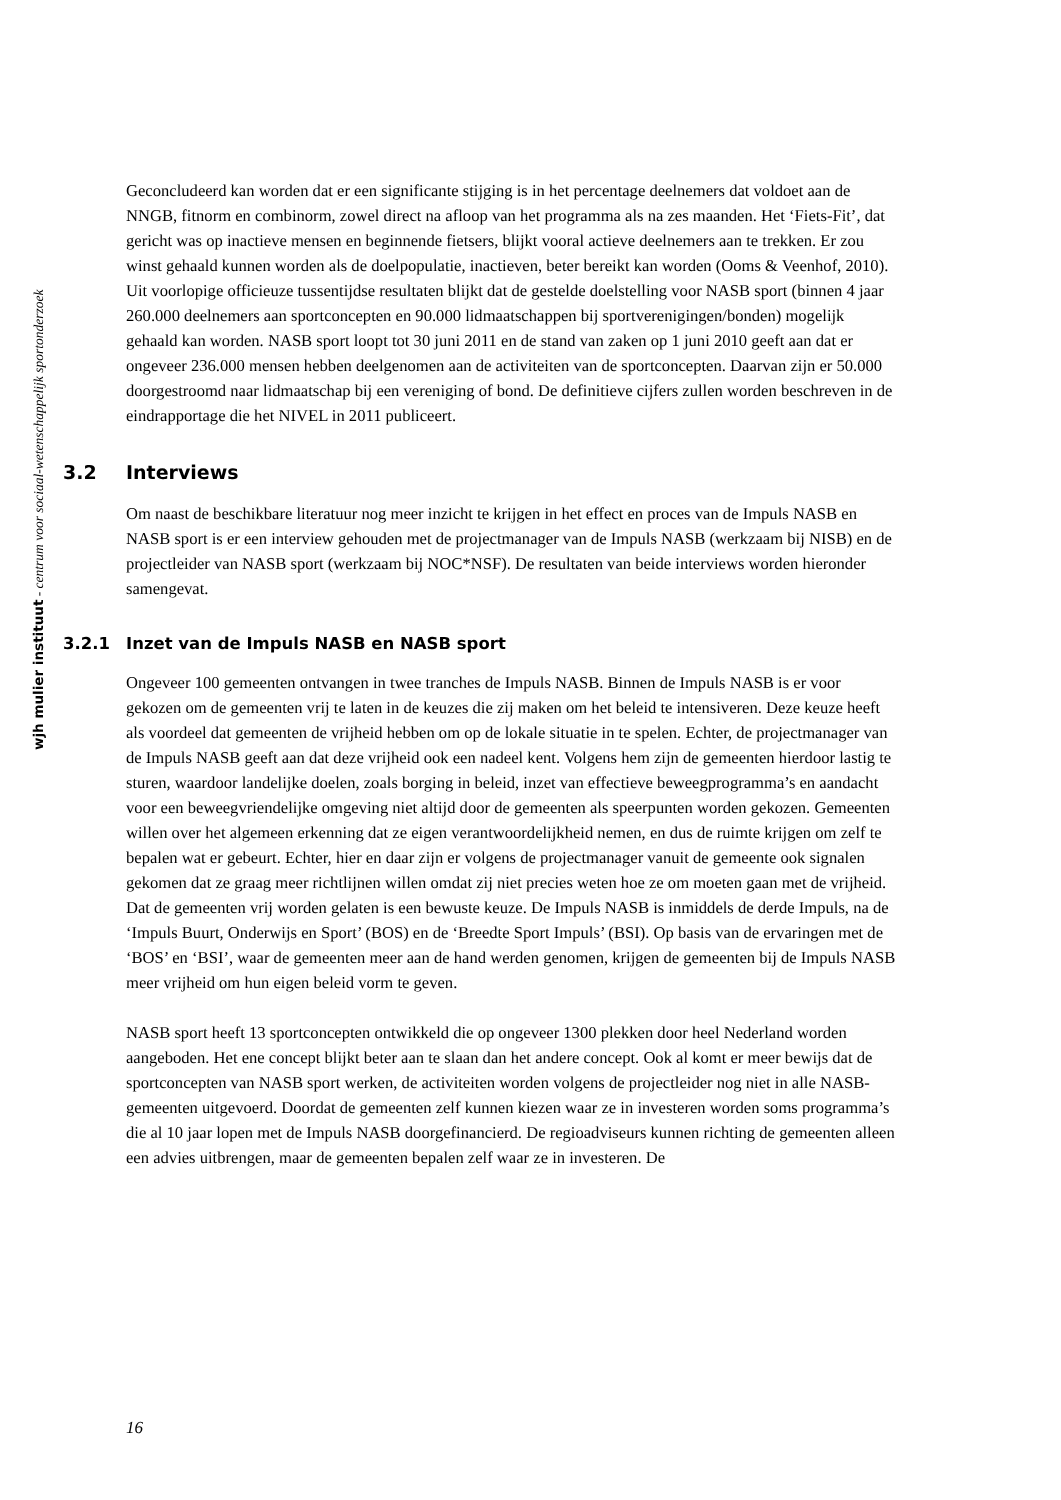wjh mulier instituut - centrum voor sociaal-wetenschappelijk sportonderzoek
Geconcludeerd kan worden dat er een significante stijging is in het percentage deelnemers dat voldoet aan de NNGB, fitnorm en combinorm, zowel direct na afloop van het programma als na zes maanden. Het ‘Fiets-Fit’, dat gericht was op inactieve mensen en beginnende fietsers, blijkt vooral actieve deelnemers aan te trekken. Er zou winst gehaald kunnen worden als de doelpopulatie, inactieven, beter bereikt kan worden (Ooms & Veenhof, 2010).
Uit voorlopige officieuze tussentijdse resultaten blijkt dat de gestelde doelstelling voor NASB sport (binnen 4 jaar 260.000 deelnemers aan sportconcepten en 90.000 lidmaatschappen bij sportverenigingen/bonden) mogelijk gehaald kan worden. NASB sport loopt tot 30 juni 2011 en de stand van zaken op 1 juni 2010 geeft aan dat er ongeveer 236.000 mensen hebben deelgenomen aan de activiteiten van de sportconcepten. Daarvan zijn er 50.000 doorgestroomd naar lidmaatschap bij een vereniging of bond. De definitieve cijfers zullen worden beschreven in de eindrapportage die het NIVEL in 2011 publiceert.
3.2 Interviews
Om naast de beschikbare literatuur nog meer inzicht te krijgen in het effect en proces van de Impuls NASB en NASB sport is er een interview gehouden met de projectmanager van de Impuls NASB (werkzaam bij NISB) en de projectleider van NASB sport (werkzaam bij NOC*NSF). De resultaten van beide interviews worden hieronder samengevat.
3.2.1 Inzet van de Impuls NASB en NASB sport
Ongeveer 100 gemeenten ontvangen in twee tranches de Impuls NASB. Binnen de Impuls NASB is er voor gekozen om de gemeenten vrij te laten in de keuzes die zij maken om het beleid te intensiveren. Deze keuze heeft als voordeel dat gemeenten de vrijheid hebben om op de lokale situatie in te spelen. Echter, de projectmanager van de Impuls NASB geeft aan dat deze vrijheid ook een nadeel kent. Volgens hem zijn de gemeenten hierdoor lastig te sturen, waardoor landelijke doelen, zoals borging in beleid, inzet van effectieve beweegprogramma’s en aandacht voor een beweegvriendelijke omgeving niet altijd door de gemeenten als speerpunten worden gekozen. Gemeenten willen over het algemeen erkenning dat ze eigen verantwoordelijkheid nemen, en dus de ruimte krijgen om zelf te bepalen wat er gebeurt. Echter, hier en daar zijn er volgens de projectmanager vanuit de gemeente ook signalen gekomen dat ze graag meer richtlijnen willen omdat zij niet precies weten hoe ze om moeten gaan met de vrijheid.
Dat de gemeenten vrij worden gelaten is een bewuste keuze. De Impuls NASB is inmiddels de derde Impuls, na de ‘Impuls Buurt, Onderwijs en Sport’ (BOS) en de ‘Breedte Sport Impuls’ (BSI). Op basis van de ervaringen met de ‘BOS’ en ‘BSI’, waar de gemeenten meer aan de hand werden genomen, krijgen de gemeenten bij de Impuls NASB meer vrijheid om hun eigen beleid vorm te geven.
NASB sport heeft 13 sportconcepten ontwikkeld die op ongeveer 1300 plekken door heel Nederland worden aangeboden. Het ene concept blijkt beter aan te slaan dan het andere concept. Ook al komt er meer bewijs dat de sportconcepten van NASB sport werken, de activiteiten worden volgens de projectleider nog niet in alle NASB-gemeenten uitgevoerd. Doordat de gemeenten zelf kunnen kiezen waar ze in investeren worden soms programma’s die al 10 jaar lopen met de Impuls NASB doorgefinancierd. De regioadviseurs kunnen richting de gemeenten alleen een advies uitbrengen, maar de gemeenten bepalen zelf waar ze in investeren. De
16